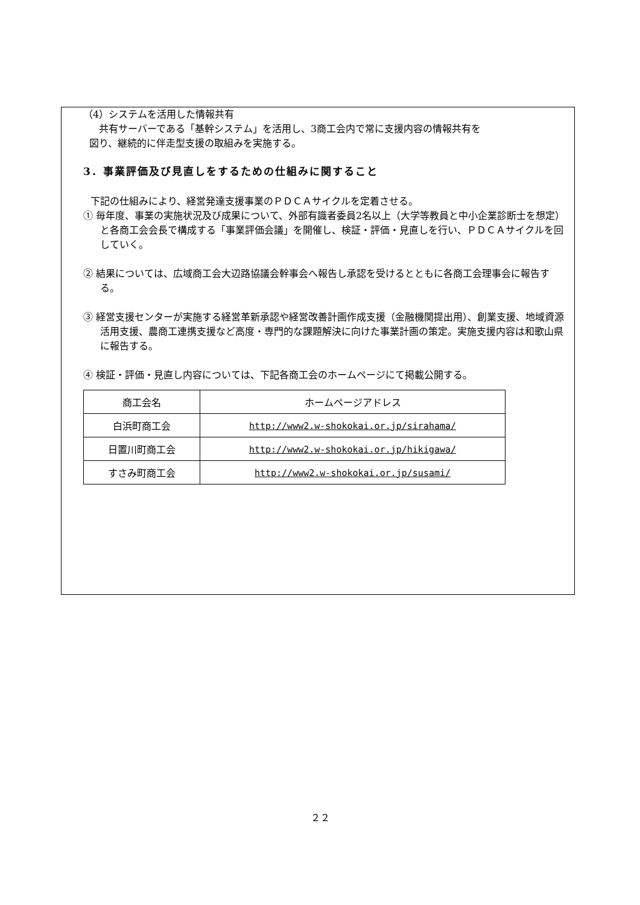（4）システムを活用した情報共有
　共有サーバーである「基幹システム」を活用し、3商工会内で常に支援内容の情報共有を
図り、継続的に伴走型支援の取組みを実施する。
3．事業評価及び見直しをするための仕組みに関すること
下記の仕組みにより、経営発達支援事業のＰＤＣＡサイクルを定着させる。
① 毎年度、事業の実施状況及び成果について、外部有識者委員2名以上（大学等教員と中小企業診断士を想定）と各商工会会長で構成する「事業評価会議」を開催し、検証・評価・見直しを行い、ＰＤＣＡサイクルを回していく。
② 結果については、広域商工会大辺路協議会幹事会へ報告し承認を受けるとともに各商工会理事会に報告する。
③ 経営支援センターが実施する経営革新承認や経営改善計画作成支援（金融機関提出用）、創業支援、地域資源活用支援、農商工連携支援など高度・専門的な課題解決に向けた事業計画の策定。実施支援内容は和歌山県に報告する。
④ 検証・評価・見直し内容については、下記各商工会のホームページにて掲載公開する。
| 商工会名 | ホームページアドレス |
| --- | --- |
| 白浜町商工会 | http://www2.w-shokokai.or.jp/sirahama/ |
| 日置川町商工会 | http://www2.w-shokokai.or.jp/hikigawa/ |
| すさみ町商工会 | http://www2.w-shokokai.or.jp/susami/ |
２２